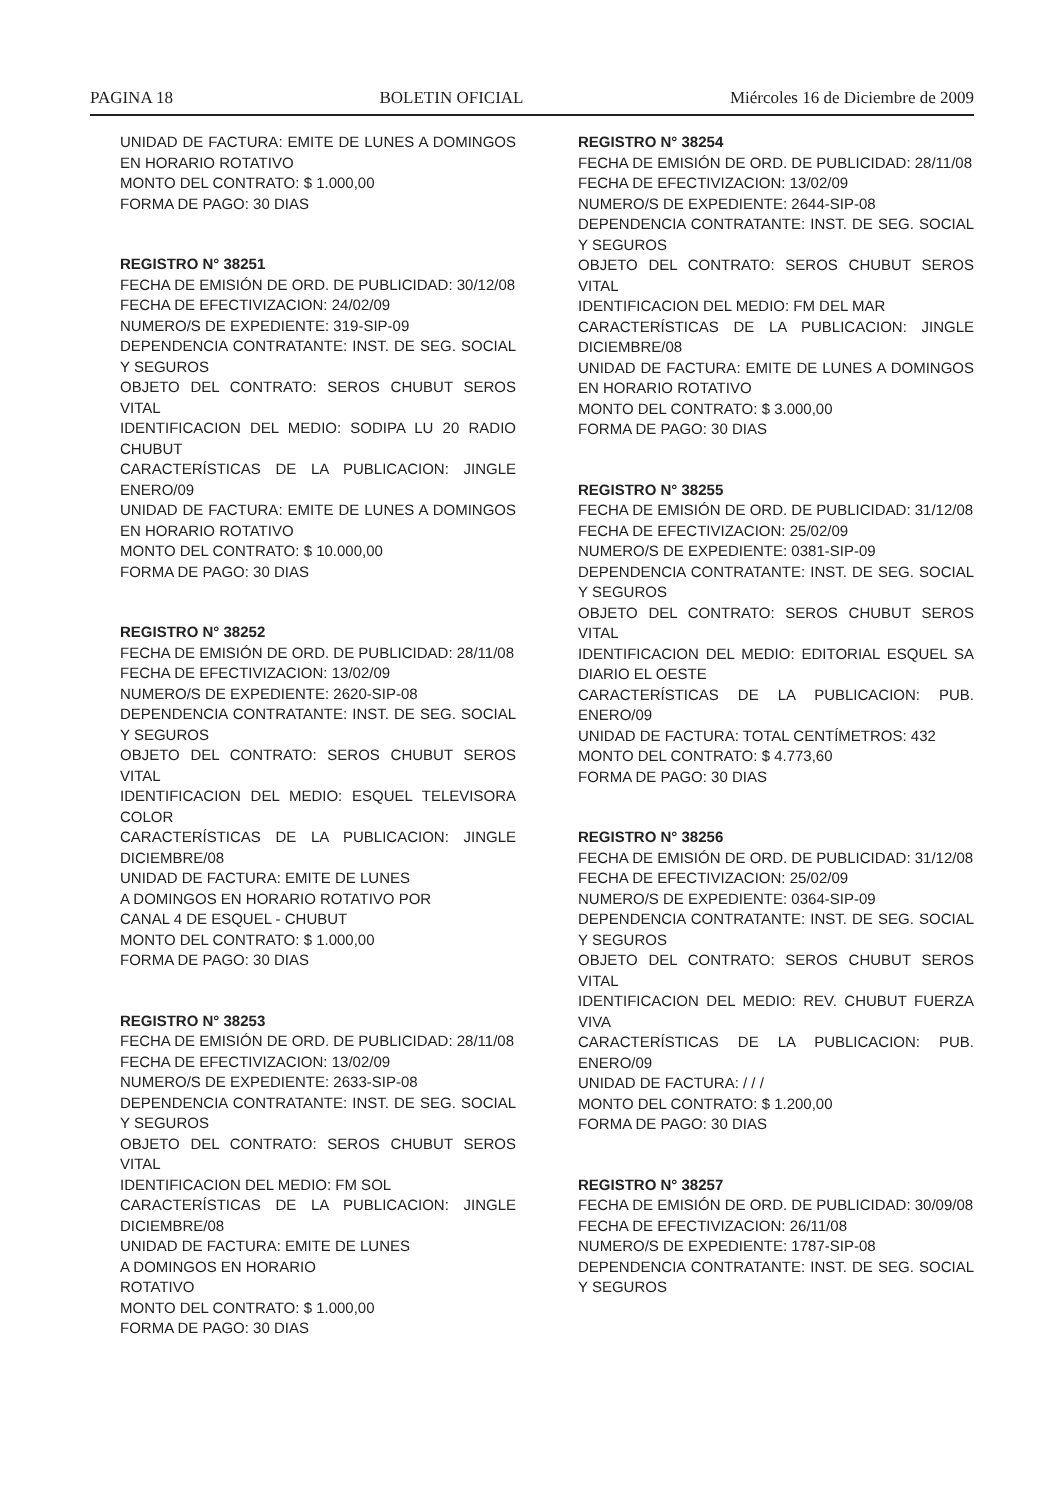PAGINA 18 BOLETIN OFICIAL Miércoles 16 de Diciembre de 2009
UNIDAD DE FACTURA: EMITE DE LUNES A DOMINGOS EN HORARIO ROTATIVO
MONTO DEL CONTRATO: $ 1.000,00
FORMA DE PAGO: 30 DIAS
REGISTRO N° 38251
FECHA DE EMISIÓN DE ORD. DE PUBLICIDAD: 30/12/08
FECHA DE EFECTIVIZACION: 24/02/09
NUMERO/S DE EXPEDIENTE: 319-SIP-09
DEPENDENCIA CONTRATANTE: INST. DE SEG. SOCIAL Y SEGUROS
OBJETO DEL CONTRATO: SEROS CHUBUT SEROS VITAL
IDENTIFICACION DEL MEDIO: SODIPA LU 20 RADIO CHUBUT
CARACTERÍSTICAS DE LA PUBLICACION: JINGLE ENERO/09
UNIDAD DE FACTURA: EMITE DE LUNES A DOMINGOS EN HORARIO ROTATIVO
MONTO DEL CONTRATO: $ 10.000,00
FORMA DE PAGO: 30 DIAS
REGISTRO N° 38252
FECHA DE EMISIÓN DE ORD. DE PUBLICIDAD: 28/11/08
FECHA DE EFECTIVIZACION: 13/02/09
NUMERO/S DE EXPEDIENTE: 2620-SIP-08
DEPENDENCIA CONTRATANTE: INST. DE SEG. SOCIAL Y SEGUROS
OBJETO DEL CONTRATO: SEROS CHUBUT SEROS VITAL
IDENTIFICACION DEL MEDIO: ESQUEL TELEVISORA COLOR
CARACTERÍSTICAS DE LA PUBLICACION: JINGLE DICIEMBRE/08
UNIDAD DE FACTURA: EMITE DE LUNES
A DOMINGOS EN HORARIO ROTATIVO POR
CANAL 4 DE ESQUEL - CHUBUT
MONTO DEL CONTRATO: $ 1.000,00
FORMA DE PAGO: 30 DIAS
REGISTRO N° 38253
FECHA DE EMISIÓN DE ORD. DE PUBLICIDAD: 28/11/08
FECHA DE EFECTIVIZACION: 13/02/09
NUMERO/S DE EXPEDIENTE: 2633-SIP-08
DEPENDENCIA CONTRATANTE: INST. DE SEG. SOCIAL Y SEGUROS
OBJETO DEL CONTRATO: SEROS CHUBUT SEROS VITAL
IDENTIFICACION DEL MEDIO: FM SOL
CARACTERÍSTICAS DE LA PUBLICACION: JINGLE DICIEMBRE/08
UNIDAD DE FACTURA: EMITE DE LUNES
A DOMINGOS EN HORARIO
ROTATIVO
MONTO DEL CONTRATO: $ 1.000,00
FORMA DE PAGO: 30 DIAS
REGISTRO N° 38254
FECHA DE EMISIÓN DE ORD. DE PUBLICIDAD: 28/11/08
FECHA DE EFECTIVIZACION: 13/02/09
NUMERO/S DE EXPEDIENTE: 2644-SIP-08
DEPENDENCIA CONTRATANTE: INST. DE SEG. SOCIAL Y SEGUROS
OBJETO DEL CONTRATO: SEROS CHUBUT SEROS VITAL
IDENTIFICACION DEL MEDIO: FM DEL MAR
CARACTERÍSTICAS DE LA PUBLICACION: JINGLE DICIEMBRE/08
UNIDAD DE FACTURA: EMITE DE LUNES A DOMINGOS EN HORARIO ROTATIVO
MONTO DEL CONTRATO: $ 3.000,00
FORMA DE PAGO: 30 DIAS
REGISTRO N° 38255
FECHA DE EMISIÓN DE ORD. DE PUBLICIDAD: 31/12/08
FECHA DE EFECTIVIZACION: 25/02/09
NUMERO/S DE EXPEDIENTE: 0381-SIP-09
DEPENDENCIA CONTRATANTE: INST. DE SEG. SOCIAL Y SEGUROS
OBJETO DEL CONTRATO: SEROS CHUBUT SEROS VITAL
IDENTIFICACION DEL MEDIO: EDITORIAL ESQUEL SA DIARIO EL OESTE
CARACTERÍSTICAS DE LA PUBLICACION: PUB. ENERO/09
UNIDAD DE FACTURA: TOTAL CENTÍMETROS: 432
MONTO DEL CONTRATO: $ 4.773,60
FORMA DE PAGO: 30 DIAS
REGISTRO N° 38256
FECHA DE EMISIÓN DE ORD. DE PUBLICIDAD: 31/12/08
FECHA DE EFECTIVIZACION: 25/02/09
NUMERO/S DE EXPEDIENTE: 0364-SIP-09
DEPENDENCIA CONTRATANTE: INST. DE SEG. SOCIAL Y SEGUROS
OBJETO DEL CONTRATO: SEROS CHUBUT SEROS VITAL
IDENTIFICACION DEL MEDIO: REV. CHUBUT FUERZA VIVA
CARACTERÍSTICAS DE LA PUBLICACION: PUB. ENERO/09
UNIDAD DE FACTURA: / / /
MONTO DEL CONTRATO: $ 1.200,00
FORMA DE PAGO: 30 DIAS
REGISTRO N° 38257
FECHA DE EMISIÓN DE ORD. DE PUBLICIDAD: 30/09/08
FECHA DE EFECTIVIZACION: 26/11/08
NUMERO/S DE EXPEDIENTE: 1787-SIP-08
DEPENDENCIA CONTRATANTE: INST. DE SEG. SOCIAL Y SEGUROS